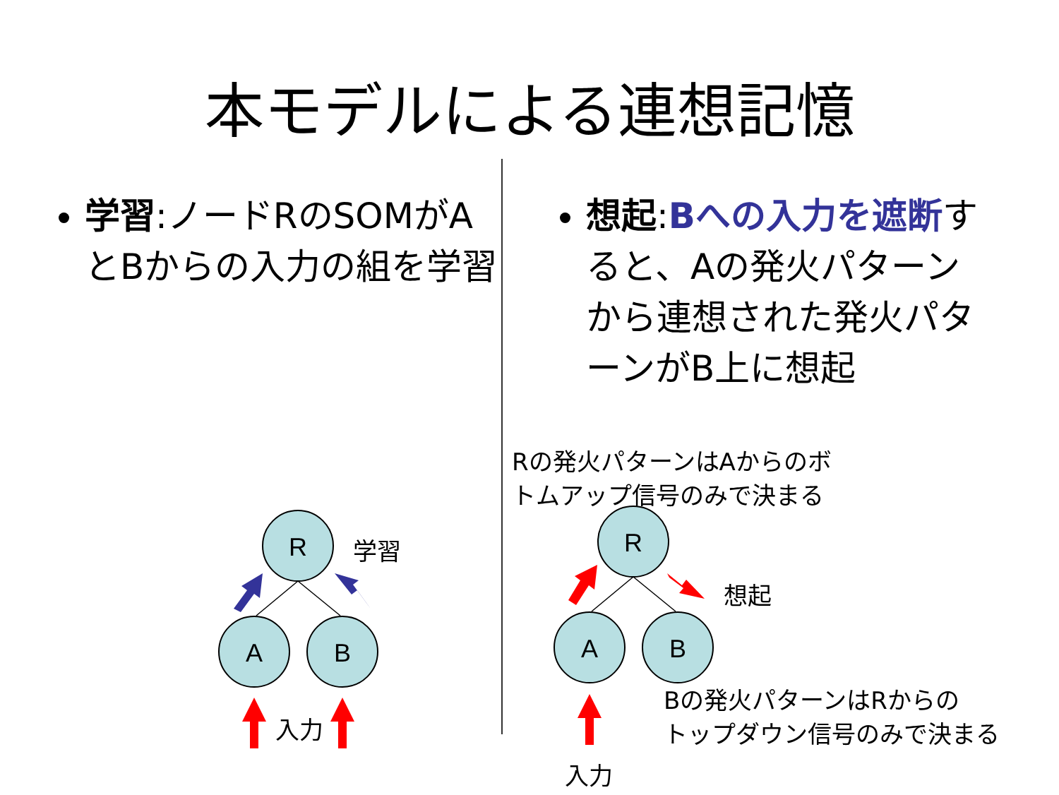本モデルによる連想記憶
学習:ノードRのSOMがAとBからの入力の組を学習
想起:Bへの入力を遮断すると、Aの発火パターンから連想された発火パターンがB上に想起
R
A
B
R
A
B
学習
入力
Rの発火パターンはAからのボ
トムアップ信号のみで決まる
想起
Bの発火パターンはRからの
トップダウン信号のみで決まる
入力